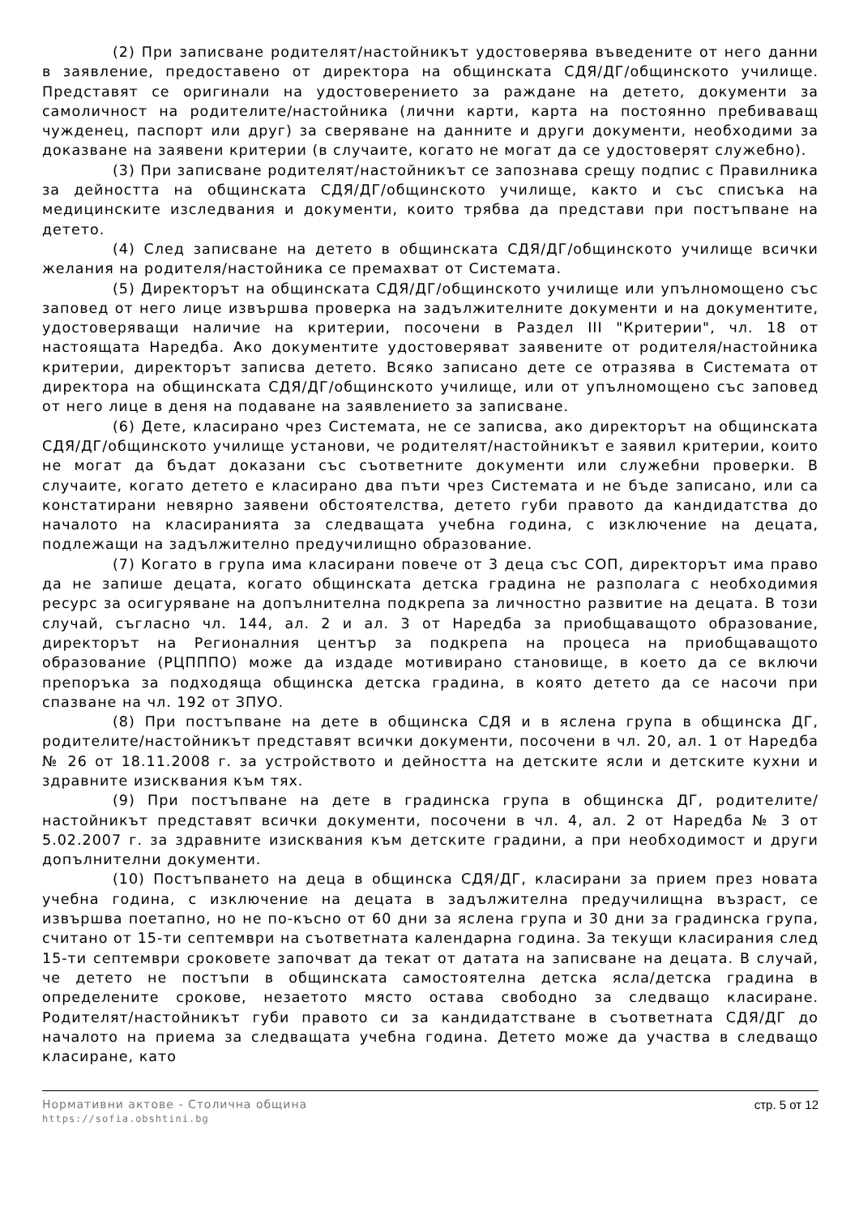(2) При записване родителят/настойникът удостоверява въведените от него данни в заявление, предоставено от директора на общинската СДЯ/ДГ/общинското училище. Представят се оригинали на удостоверението за раждане на детето, документи за самоличност на родителите/настойника (лични карти, карта на постоянно пребиваващ чужденец, паспорт или друг) за сверяване на данните и други документи, необходими за доказване на заявени критерии (в случаите, когато не могат да се удостоверят служебно).
(3) При записване родителят/настойникът се запознава срещу подпис с Правилника за дейността на общинската СДЯ/ДГ/общинското училище, както и със списъка на медицинските изследвания и документи, които трябва да представи при постъпване на детето.
(4) След записване на детето в общинската СДЯ/ДГ/общинското училище всички желания на родителя/настойника се премахват от Системата.
(5) Директорът на общинската СДЯ/ДГ/общинското училище или упълномощено със заповед от него лице извършва проверка на задължителните документи и на документите, удостоверяващи наличие на критерии, посочени в Раздел III "Критерии", чл. 18 от настоящата Наредба. Ако документите удостоверяват заявените от родителя/настойника критерии, директорът записва детето. Всяко записано дете се отразява в Системата от директора на общинската СДЯ/ДГ/общинското училище, или от упълномощено със заповед от него лице в деня на подаване на заявлението за записване.
(6) Дете, класирано чрез Системата, не се записва, ако директорът на общинската СДЯ/ДГ/общинското училище установи, че родителят/настойникът е заявил критерии, които не могат да бъдат доказани със съответните документи или служебни проверки. В случаите, когато детето е класирано два пъти чрез Системата и не бъде записано, или са констатирани невярно заявени обстоятелства, детето губи правото да кандидатства до началото на класиранията за следващата учебна година, с изключение на децата, подлежащи на задължително предучилищно образование.
(7) Когато в група има класирани повече от 3 деца със СОП, директорът има право да не запише децата, когато общинската детска градина не разполага с необходимия ресурс за осигуряване на допълнителна подкрепа за личностно развитие на децата. В този случай, съгласно чл. 144, ал. 2 и ал. 3 от Наредба за приобщаващото образование, директорът на Регионалния център за подкрепа на процеса на приобщаващото образование (РЦПППО) може да издаде мотивирано становище, в което да се включи препоръка за подходяща общинска детска градина, в която детето да се насочи при спазване на чл. 192 от ЗПУО.
(8) При постъпване на дете в общинска СДЯ и в яслена група в общинска ДГ, родителите/настойникът представят всички документи, посочени в чл. 20, ал. 1 от Наредба № 26 от 18.11.2008 г. за устройството и дейността на детските ясли и детските кухни и здравните изисквания към тях.
(9) При постъпване на дете в градинска група в общинска ДГ, родителите/настойникът представят всички документи, посочени в чл. 4, ал. 2 от Наредба № 3 от 5.02.2007 г. за здравните изисквания към детските градини, а при необходимост и други допълнителни документи.
(10) Постъпването на деца в общинска СДЯ/ДГ, класирани за прием през новата учебна година, с изключение на децата в задължителна предучилищна възраст, се извършва поетапно, но не по-късно от 60 дни за яслена група и 30 дни за градинска група, считано от 15-ти септември на съответната календарна година. За текущи класирания след 15-ти септември сроковете започват да текат от датата на записване на децата. В случай, че детето не постъпи в общинската самостоятелна детска ясла/детска градина в определените срокове, незаетото място остава свободно за следващо класиране. Родителят/настойникът губи правото си за кандидатстване в съответната СДЯ/ДГ до началото на приема за следващата учебна година. Детето може да участва в следващо класиране, като
Нормативни актове - Столична община
https://sofia.obshtini.bg
стр. 5 от 12